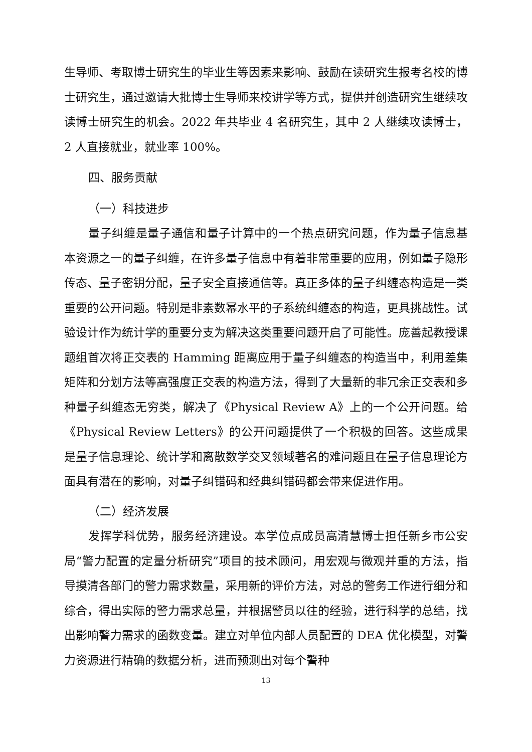生导师、考取博士研究生的毕业生等因素来影响、鼓励在读研究生报考名校的博士研究生，通过邀请大批博士生导师来校讲学等方式，提供并创造研究生继续攻读博士研究生的机会。2022 年共毕业 4 名研究生，其中 2 人继续攻读博士，2 人直接就业，就业率 100%。
四、服务贡献
（一）科技进步
量子纠缠是量子通信和量子计算中的一个热点研究问题，作为量子信息基本资源之一的量子纠缠，在许多量子信息中有着非常重要的应用，例如量子隐形传态、量子密钥分配，量子安全直接通信等。真正多体的量子纠缠态构造是一类重要的公开问题。特别是非素数幂水平的子系统纠缠态的构造，更具挑战性。试验设计作为统计学的重要分支为解决这类重要问题开启了可能性。庞善起教授课题组首次将正交表的 Hamming 距离应用于量子纠缠态的构造当中，利用差集矩阵和分划方法等高强度正交表的构造方法，得到了大量新的非冗余正交表和多种量子纠缠态无穷类，解决了《Physical Review A》上的一个公开问题。给《Physical Review Letters》的公开问题提供了一个积极的回答。这些成果是量子信息理论、统计学和离散数学交叉领域著名的难问题且在量子信息理论方面具有潜在的影响，对量子纠错码和经典纠错码都会带来促进作用。
（二）经济发展
发挥学科优势，服务经济建设。本学位点成员高清慧博士担任新乡市公安局“警力配置的定量分析研究”项目的技术顾问，用宏观与微观并重的方法，指导摸清各部门的警力需求数量，采用新的评价方法，对总的警务工作进行细分和综合，得出实际的警力需求总量，并根据警员以往的经验，进行科学的总结，找出影响警力需求的函数变量。建立对单位内部人员配置的 DEA 优化模型，对警力资源进行精确的数据分析，进而预测出对每个警种
13